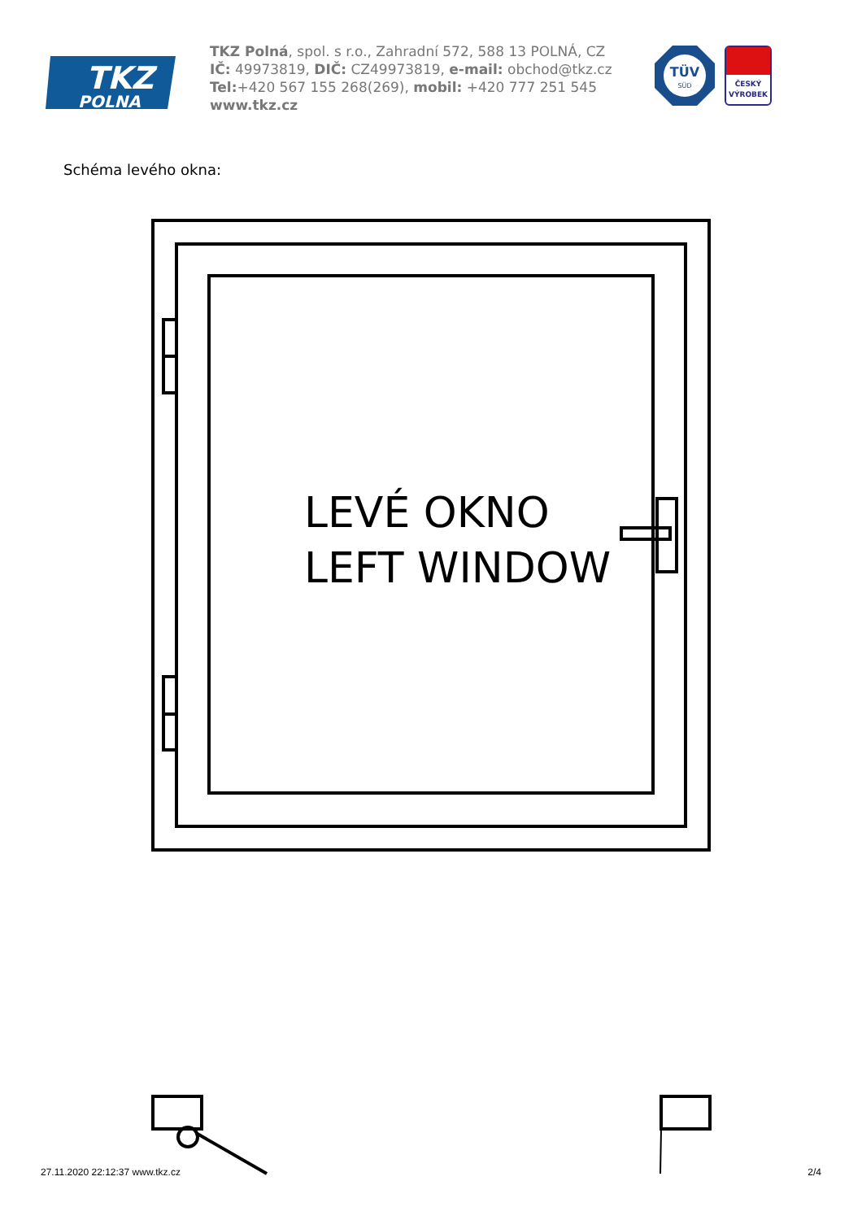POLNA
TKZ
TKZ Polná, spol. s r.o., Zahradní 572, 588 13 POLNÁ, CZ
IČ: 49973819, DIČ: CZ49973819, e-mail: obchod@tkz.cz
Tel:+420 567 155 268(269), mobil: +420 777 251 545
www.tkz.cz
TÜV
SÜD
ČESKÝ
VÝROBEK
Schéma levého okna:
LEVÉ OKNO
LEFT WINDOW
27.11.2020 22:12:37 www.tkz.cz 2/4